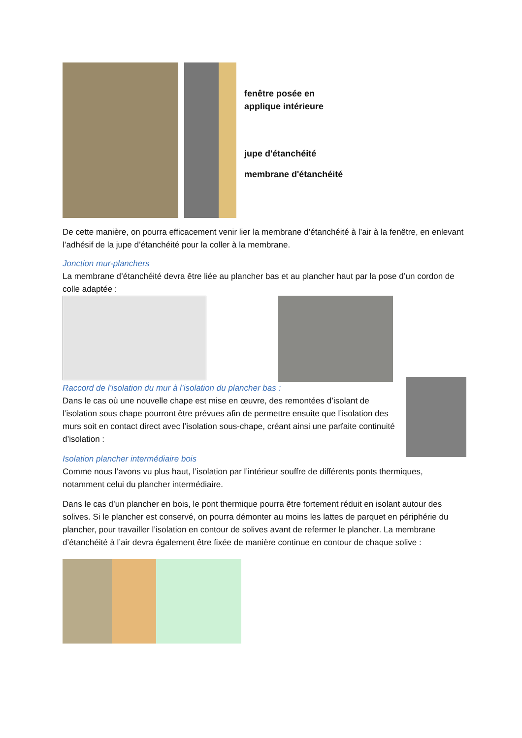fenêtre posée en
applique intérieure
jupe d'étanchéité
membrane d'étanchéité
De cette manière, on pourra efficacement venir lier la membrane d’étanchéité à l’air à la fenêtre, en enlevant l’adhésif de la jupe d’étanchéité pour la coller à la membrane.
Jonction mur-planchers
La membrane d’étanchéité devra être liée au plancher bas et au plancher haut par la pose d’un cordon de colle adaptée :
Raccord de l’isolation du mur à l’isolation du plancher bas :
Dans le cas où une nouvelle chape est mise en œuvre, des remontées d’isolant de l’isolation sous chape pourront être prévues afin de permettre ensuite que l’isolation des murs soit en contact direct avec l’isolation sous-chape, créant ainsi une parfaite continuité d’isolation :
Isolation plancher intermédiaire bois
Comme nous l’avons vu plus haut, l’isolation par l’intérieur souffre de différents ponts thermiques, notamment celui du plancher intermédiaire.
Dans le cas d’un plancher en bois, le pont thermique pourra être fortement réduit en isolant autour des solives. Si le plancher est conservé, on pourra démonter au moins les lattes de parquet en périphérie du plancher, pour travailler l’isolation en contour de solives avant de refermer le plancher. La membrane d’étanchéité à l’air devra également être fixée de manière continue en contour de chaque solive :